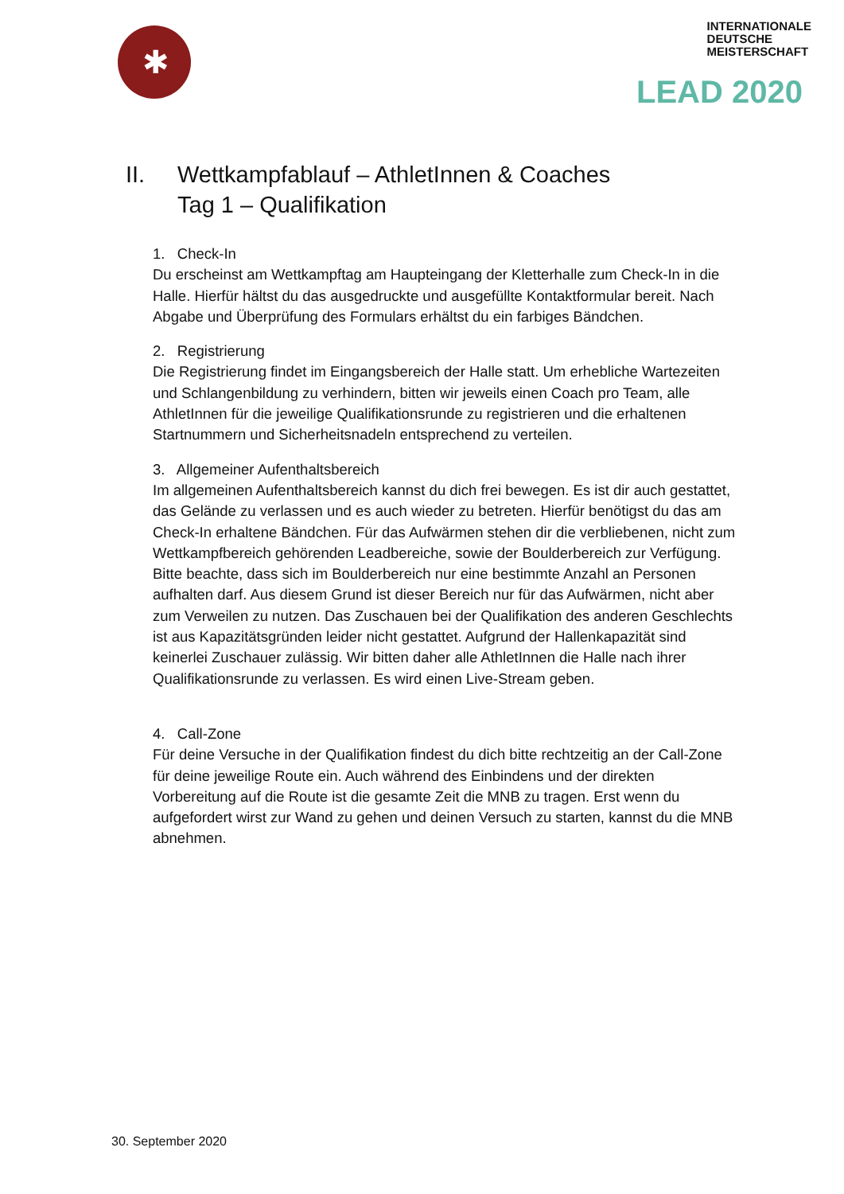✱
INTERNATIONALE
DEUTSCHE
MEISTERSCHAFT
LEAD 2020
II. Wettkampfablauf – AthletInnen & Coaches
Tag 1 – Qualifikation
1. Check-In
Du erscheinst am Wettkampftag am Haupteingang der Kletterhalle zum Check-In in die Halle. Hierfür hältst du das ausgedruckte und ausgefüllte Kontaktformular bereit. Nach Abgabe und Überprüfung des Formulars erhältst du ein farbiges Bändchen.
2. Registrierung
Die Registrierung findet im Eingangsbereich der Halle statt. Um erhebliche Wartezeiten und Schlangenbildung zu verhindern, bitten wir jeweils einen Coach pro Team, alle AthletInnen für die jeweilige Qualifikationsrunde zu registrieren und die erhaltenen Startnummern und Sicherheitsnadeln entsprechend zu verteilen.
3. Allgemeiner Aufenthaltsbereich
Im allgemeinen Aufenthaltsbereich kannst du dich frei bewegen. Es ist dir auch gestattet, das Gelände zu verlassen und es auch wieder zu betreten. Hierfür benötigst du das am Check-In erhaltene Bändchen. Für das Aufwärmen stehen dir die verbliebenen, nicht zum Wettkampfbereich gehörenden Leadbereiche, sowie der Boulderbereich zur Verfügung. Bitte beachte, dass sich im Boulderbereich nur eine bestimmte Anzahl an Personen aufhalten darf. Aus diesem Grund ist dieser Bereich nur für das Aufwärmen, nicht aber zum Verweilen zu nutzen. Das Zuschauen bei der Qualifikation des anderen Geschlechts ist aus Kapazitätsgründen leider nicht gestattet. Aufgrund der Hallenkapazität sind keinerlei Zuschauer zulässig. Wir bitten daher alle AthletInnen die Halle nach ihrer Qualifikationsrunde zu verlassen. Es wird einen Live-Stream geben.
4. Call-Zone
Für deine Versuche in der Qualifikation findest du dich bitte rechtzeitig an der Call-Zone für deine jeweilige Route ein. Auch während des Einbindens und der direkten Vorbereitung auf die Route ist die gesamte Zeit die MNB zu tragen. Erst wenn du aufgefordert wirst zur Wand zu gehen und deinen Versuch zu starten, kannst du die MNB abnehmen.
30. September 2020